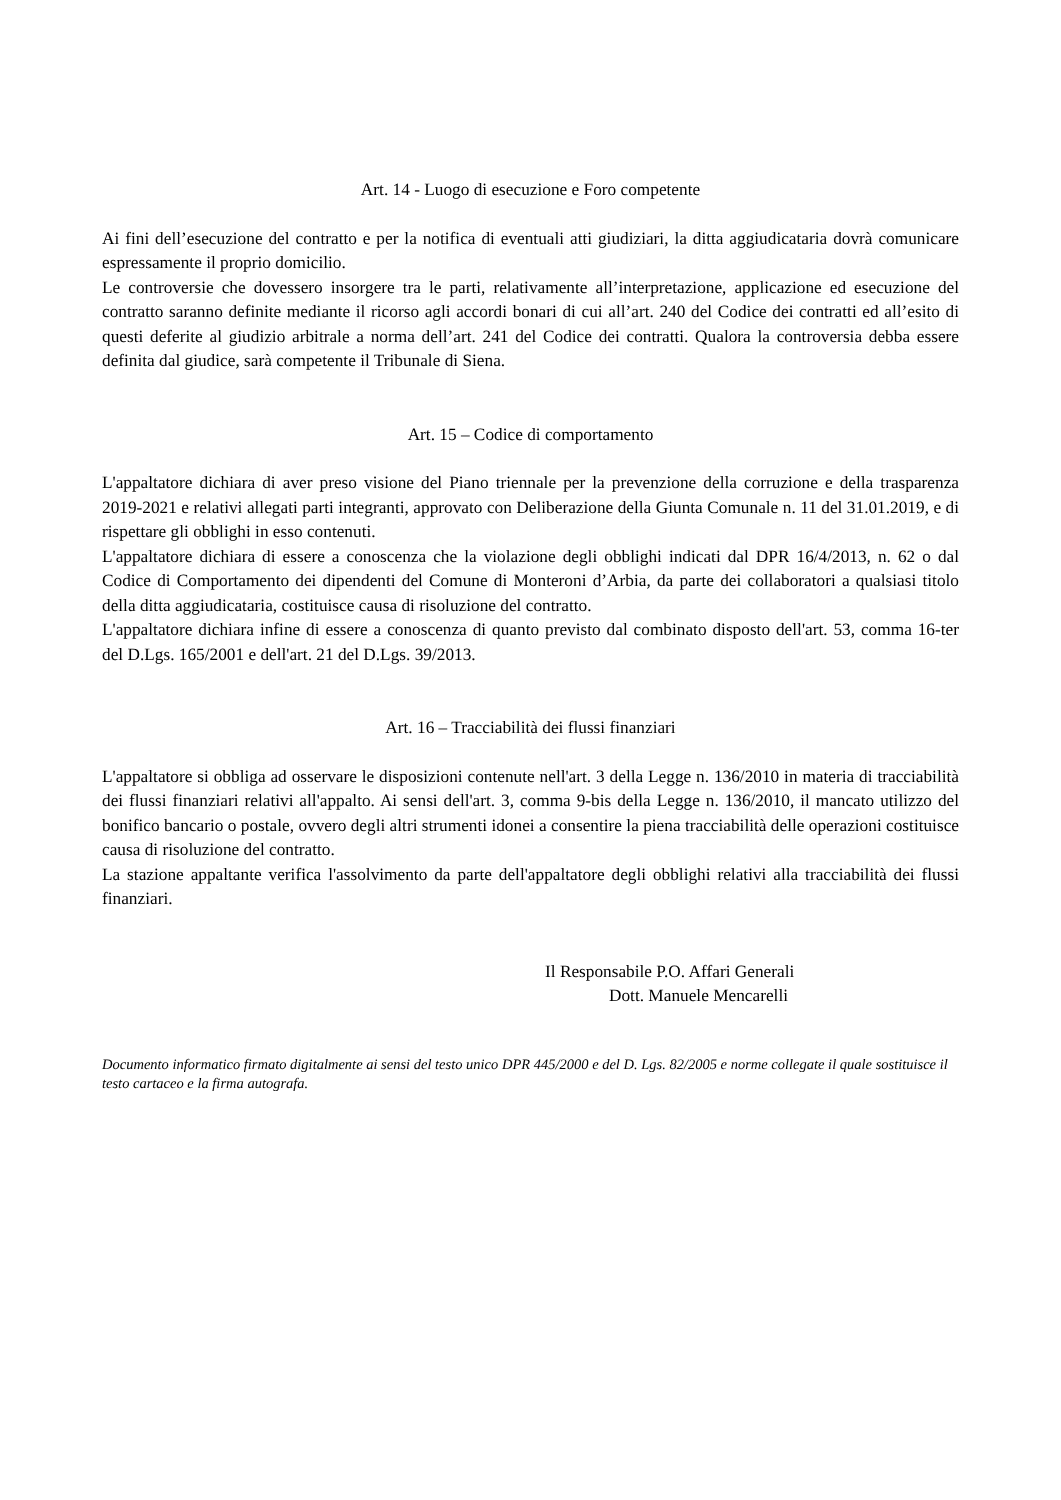Art. 14 - Luogo di esecuzione e Foro competente
Ai fini dell’esecuzione del contratto e per la notifica di eventuali atti giudiziari, la ditta aggiudicataria dovrà comunicare espressamente il proprio domicilio.
Le controversie che dovessero insorgere tra le parti, relativamente all’interpretazione, applicazione ed esecuzione del contratto saranno definite mediante il ricorso agli accordi bonari di cui all’art. 240 del Codice dei contratti ed all’esito di questi deferite al giudizio arbitrale a norma dell’art. 241 del Codice dei contratti. Qualora la controversia debba essere definita dal giudice, sarà competente il Tribunale di Siena.
Art. 15 – Codice di comportamento
L'appaltatore dichiara di aver preso visione del Piano triennale per la prevenzione della corruzione e della trasparenza 2019-2021 e relativi allegati parti integranti, approvato con Deliberazione della Giunta Comunale n. 11 del 31.01.2019, e di rispettare gli obblighi in esso contenuti.
L'appaltatore dichiara di essere a conoscenza che la violazione degli obblighi indicati dal DPR 16/4/2013, n. 62 o dal Codice di Comportamento dei dipendenti del Comune di Monteroni d’Arbia, da parte dei collaboratori a qualsiasi titolo della ditta aggiudicataria, costituisce causa di risoluzione del contratto.
L'appaltatore dichiara infine di essere a conoscenza di quanto previsto dal combinato disposto dell'art. 53, comma 16-ter del D.Lgs. 165/2001 e dell'art. 21 del D.Lgs. 39/2013.
Art. 16 – Tracciabilità dei flussi finanziari
L'appaltatore si obbliga ad osservare le disposizioni contenute nell'art. 3 della Legge n. 136/2010 in materia di tracciabilità dei flussi finanziari relativi all'appalto. Ai sensi dell'art. 3, comma 9-bis della Legge n. 136/2010, il mancato utilizzo del bonifico bancario o postale, ovvero degli altri strumenti idonei a consentire la piena tracciabilità delle operazioni costituisce causa di risoluzione del contratto.
La stazione appaltante verifica l'assolvimento da parte dell'appaltatore degli obblighi relativi alla tracciabilità dei flussi finanziari.
Il Responsabile P.O. Affari Generali
Dott. Manuele Mencarelli
Documento informatico firmato digitalmente ai sensi del testo unico DPR 445/2000 e del D. Lgs. 82/2005 e norme collegate il quale sostituisce il testo cartaceo e la firma autografa.